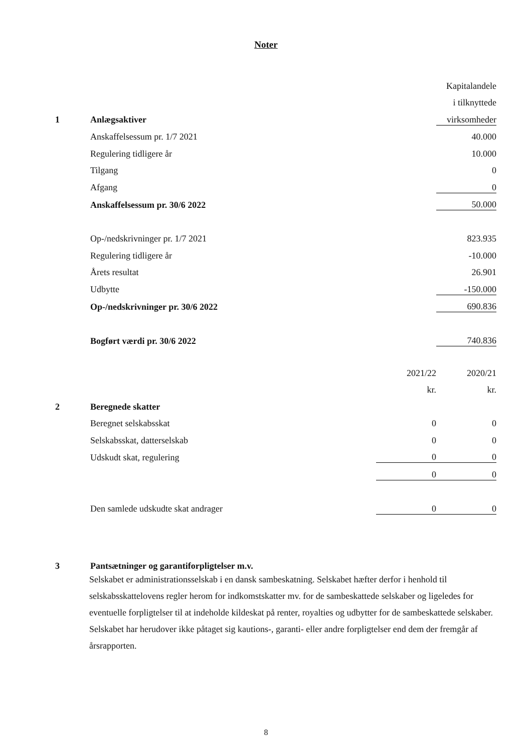Noter
| | | Kapitalandele |
| | | i tilknyttede |
| 1 | Anlægsaktiver | virksomheder |
| | Anskaffelsessum pr. 1/7 2021 | 40.000 |
| | Regulering tidligere år | 10.000 |
| | Tilgang | 0 |
| | Afgang | 0 |
| | Anskaffelsessum pr. 30/6 2022 | 50.000 |
| | Op-/nedskrivninger pr. 1/7 2021 | 823.935 |
| | Regulering tidligere år | -10.000 |
| | Årets resultat | 26.901 |
| | Udbytte | -150.000 |
| | Op-/nedskrivninger pr. 30/6 2022 | 690.836 |
| | Bogført værdi pr. 30/6 2022 | 740.836 |
| | | 2021/22 | 2020/21 |
| | | kr. | kr. |
| 2 | Beregnede skatter | | |
| | Beregnet selskabsskat | 0 | 0 |
| | Selskabsskat, datterselskab | 0 | 0 |
| | Udskudt skat, regulering | 0 | 0 |
| | | 0 | 0 |
| | Den samlede udskudte skat andrager | 0 | 0 |
| 3 | Pantsætninger og garantiforpligtelser m.v. |
Selskabet er administrationsselskab i en dansk sambeskatning. Selskabet hæfter derfor i henhold til selskabsskattelovens regler herom for indkomstskatter mv. for de sambeskattede selskaber og ligeledes for eventuelle forpligtelser til at indeholde kildeskat på renter, royalties og udbytter for de sambeskattede selskaber.
Selskabet har herudover ikke påtaget sig kautions-, garanti- eller andre forpligtelser end dem der fremgår af årsrapporten.
8